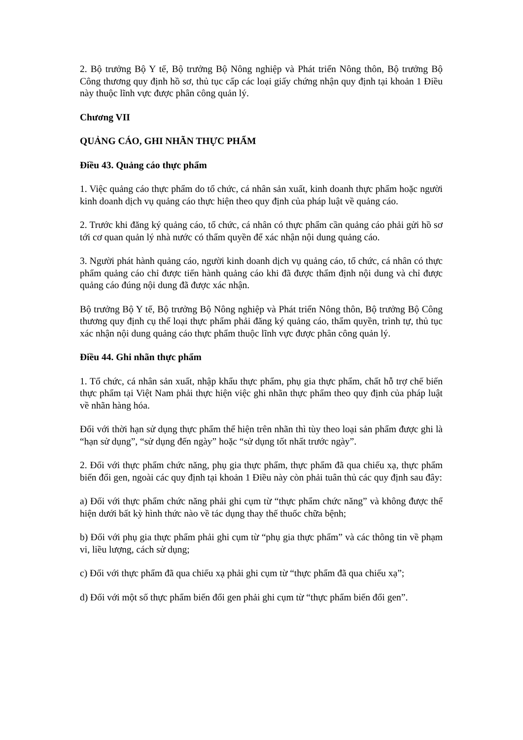2. Bộ trưởng Bộ Y tế, Bộ trưởng Bộ Nông nghiệp và Phát triển Nông thôn, Bộ trưởng Bộ Công thương quy định hồ sơ, thủ tục cấp các loại giấy chứng nhận quy định tại khoản 1 Điều này thuộc lĩnh vực được phân công quản lý.
Chương VII
QUẢNG CÁO, GHI NHÃN THỰC PHẨM
Điều 43. Quảng cáo thực phẩm
1. Việc quảng cáo thực phẩm do tổ chức, cá nhân sản xuất, kinh doanh thực phẩm hoặc người kinh doanh dịch vụ quảng cáo thực hiện theo quy định của pháp luật về quảng cáo.
2. Trước khi đăng ký quảng cáo, tổ chức, cá nhân có thực phẩm cần quảng cáo phải gửi hồ sơ tới cơ quan quản lý nhà nước có thẩm quyền để xác nhận nội dung quảng cáo.
3. Người phát hành quảng cáo, người kinh doanh dịch vụ quảng cáo, tổ chức, cá nhân có thực phẩm quảng cáo chỉ được tiến hành quảng cáo khi đã được thẩm định nội dung và chỉ được quảng cáo đúng nội dung đã được xác nhận.
Bộ trưởng Bộ Y tế, Bộ trưởng Bộ Nông nghiệp và Phát triển Nông thôn, Bộ trưởng Bộ Công thương quy định cụ thể loại thực phẩm phải đăng ký quảng cáo, thẩm quyền, trình tự, thủ tục xác nhận nội dung quảng cáo thực phẩm thuộc lĩnh vực được phân công quản lý.
Điều 44. Ghi nhãn thực phẩm
1. Tổ chức, cá nhân sản xuất, nhập khẩu thực phẩm, phụ gia thực phẩm, chất hỗ trợ chế biến thực phẩm tại Việt Nam phải thực hiện việc ghi nhãn thực phẩm theo quy định của pháp luật về nhãn hàng hóa.
Đối với thời hạn sử dụng thực phẩm thể hiện trên nhãn thì tùy theo loại sản phẩm được ghi là “hạn sử dụng”, “sử dụng đến ngày” hoặc “sử dụng tốt nhất trước ngày”.
2. Đối với thực phẩm chức năng, phụ gia thực phẩm, thực phẩm đã qua chiếu xạ, thực phẩm biến đổi gen, ngoài các quy định tại khoản 1 Điều này còn phải tuân thủ các quy định sau đây:
a) Đối với thực phẩm chức năng phải ghi cụm từ “thực phẩm chức năng” và không được thể hiện dưới bất kỳ hình thức nào về tác dụng thay thế thuốc chữa bệnh;
b) Đối với phụ gia thực phẩm phải ghi cụm từ “phụ gia thực phẩm” và các thông tin về phạm vi, liều lượng, cách sử dụng;
c) Đối với thực phẩm đã qua chiếu xạ phải ghi cụm từ “thực phẩm đã qua chiếu xạ”;
d) Đối với một số thực phẩm biến đổi gen phải ghi cụm từ “thực phẩm biến đổi gen”.